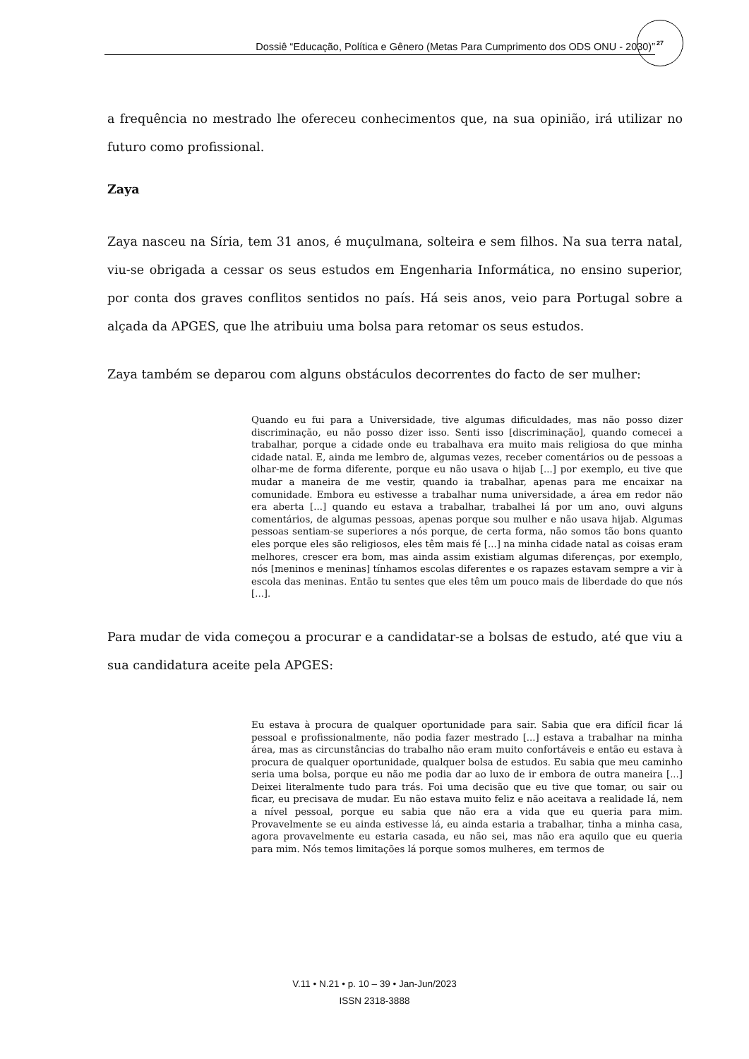Dossiê “Educação, Política e Gênero (Metas Para Cumprimento dos ODS ONU - 2030)”
27
a frequência no mestrado lhe ofereceu conhecimentos que, na sua opinião, irá utilizar no futuro como profissional.
Zaya
Zaya nasceu na Síria, tem 31 anos, é muçulmana, solteira e sem filhos. Na sua terra natal, viu-se obrigada a cessar os seus estudos em Engenharia Informática, no ensino superior, por conta dos graves conflitos sentidos no país. Há seis anos, veio para Portugal sobre a alçada da APGES, que lhe atribuiu uma bolsa para retomar os seus estudos.
Zaya também se deparou com alguns obstáculos decorrentes do facto de ser mulher:
Quando eu fui para a Universidade, tive algumas dificuldades, mas não posso dizer discriminação, eu não posso dizer isso. Senti isso [discriminação], quando comecei a trabalhar, porque a cidade onde eu trabalhava era muito mais religiosa do que minha cidade natal. E, ainda me lembro de, algumas vezes, receber comentários ou de pessoas a olhar-me de forma diferente, porque eu não usava o hijab [...] por exemplo, eu tive que mudar a maneira de me vestir, quando ia trabalhar, apenas para me encaixar na comunidade. Embora eu estivesse a trabalhar numa universidade, a área em redor não era aberta [...] quando eu estava a trabalhar, trabalhei lá por um ano, ouvi alguns comentários, de algumas pessoas, apenas porque sou mulher e não usava hijab. Algumas pessoas sentiam-se superiores a nós porque, de certa forma, não somos tão bons quanto eles porque eles são religiosos, eles têm mais fé [...] na minha cidade natal as coisas eram melhores, crescer era bom, mas ainda assim existiam algumas diferenças, por exemplo, nós [meninos e meninas] tínhamos escolas diferentes e os rapazes estavam sempre a vir à escola das meninas. Então tu sentes que eles têm um pouco mais de liberdade do que nós [...].
Para mudar de vida começou a procurar e a candidatar-se a bolsas de estudo, até que viu a sua candidatura aceite pela APGES:
Eu estava à procura de qualquer oportunidade para sair. Sabia que era difícil ficar lá pessoal e profissionalmente, não podia fazer mestrado [...] estava a trabalhar na minha área, mas as circunstâncias do trabalho não eram muito confortáveis e então eu estava à procura de qualquer oportunidade, qualquer bolsa de estudos. Eu sabia que meu caminho seria uma bolsa, porque eu não me podia dar ao luxo de ir embora de outra maneira [...] Deixei literalmente tudo para trás. Foi uma decisão que eu tive que tomar, ou sair ou ficar, eu precisava de mudar. Eu não estava muito feliz e não aceitava a realidade lá, nem a nível pessoal, porque eu sabia que não era a vida que eu queria para mim. Provavelmente se eu ainda estivesse lá, eu ainda estaria a trabalhar, tinha a minha casa, agora provavelmente eu estaria casada, eu não sei, mas não era aquilo que eu queria para mim. Nós temos limitações lá porque somos mulheres, em termos de
V.11 • N.21 • p. 10 – 39 • Jan-Jun/2023
ISSN 2318-3888